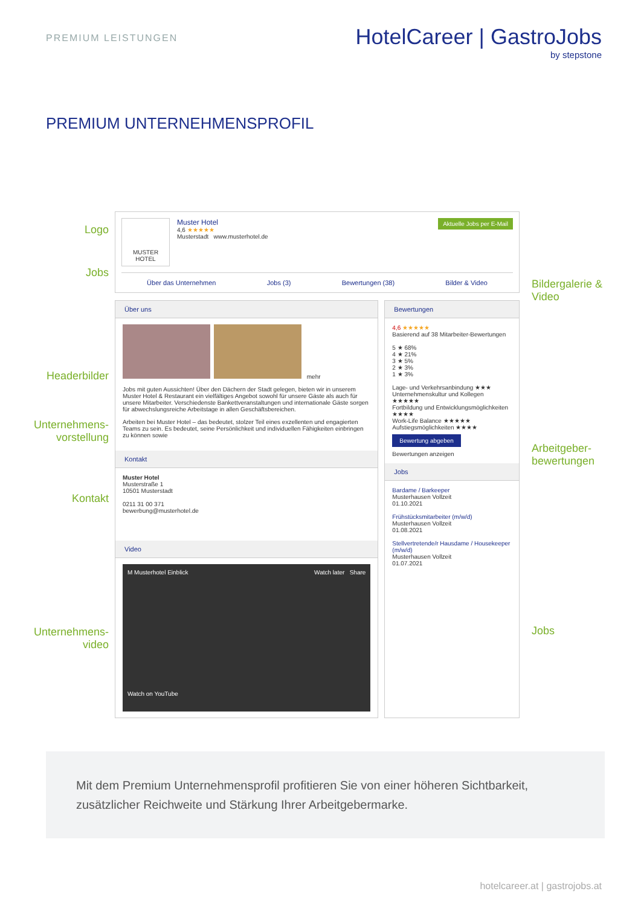PREMIUM LEISTUNGEN
HotelCareer | GastroJobs
by stepstone
PREMIUM UNTERNEHMENSPROFIL
Logo
Jobs
Headerbilder
Unternehmens-
vorstellung
Kontakt
Unternehmens-
video
Aktuelle Jobs per E-Mail
MUSTER
HOTEL
Muster Hotel
4,6 ★★★★★
Musterstadt www.musterhotel.de
Über das Unternehmen Jobs (3) Bewertungen (38) Bilder & Video
Über uns
mehr
Jobs mit guten Aussichten! Über den Dächern der Stadt gelegen, bieten wir in unserem Muster Hotel & Restaurant ein vielfältiges Angebot sowohl für unsere Gäste als auch für unsere Mitarbeiter. Verschiedenste Bankettveranstaltungen und internationale Gäste sorgen für abwechslungsreiche Arbeitstage in allen Geschäftsbereichen.
Arbeiten bei Muster Hotel – das bedeutet, stolzer Teil eines exzellenten und engagierten Teams zu sein. Es bedeutet, seine Persönlichkeit und individuellen Fähigkeiten einbringen zu können sowie
Kontakt
Muster Hotel
Musterstraße 1
10501 Musterstadt
0211 31 00 371
bewerbung@musterhotel.de
Video
M Musterhotel Einblick Watch later Share
Watch on YouTube
Bewertungen
4,6 ★★★★★
Basierend auf 38 Mitarbeiter-Bewertungen
5 ★ 68%
4 ★ 21%
3 ★ 5%
2 ★ 3%
1 ★ 3%
Lage- und Verkehrsanbindung ★★★
Unternehmenskultur und Kollegen ★★★★★
Fortbildung und Entwicklungsmöglichkeiten ★★★★
Work-Life Balance ★★★★★
Aufstiegsmöglichkeiten ★★★★
Bewertung abgeben
Bewertungen anzeigen
Jobs
Bardame / Barkeeper
Musterhausen Vollzeit
01.10.2021
Frühstücksmitarbeiter (m/w/d)
Musterhausen Vollzeit
01.08.2021
Stellvertretende/r Hausdame / Housekeeper (m/w/d)
Musterhausen Vollzeit
01.07.2021
Bildergalerie & Video
Arbeitgeber-bewertungen
Jobs
Mit dem Premium Unternehmensprofil profitieren Sie von einer höheren Sichtbarkeit, zusätzlicher Reichweite und Stärkung Ihrer Arbeitgebermarke.
hotelcareer.at | gastrojobs.at